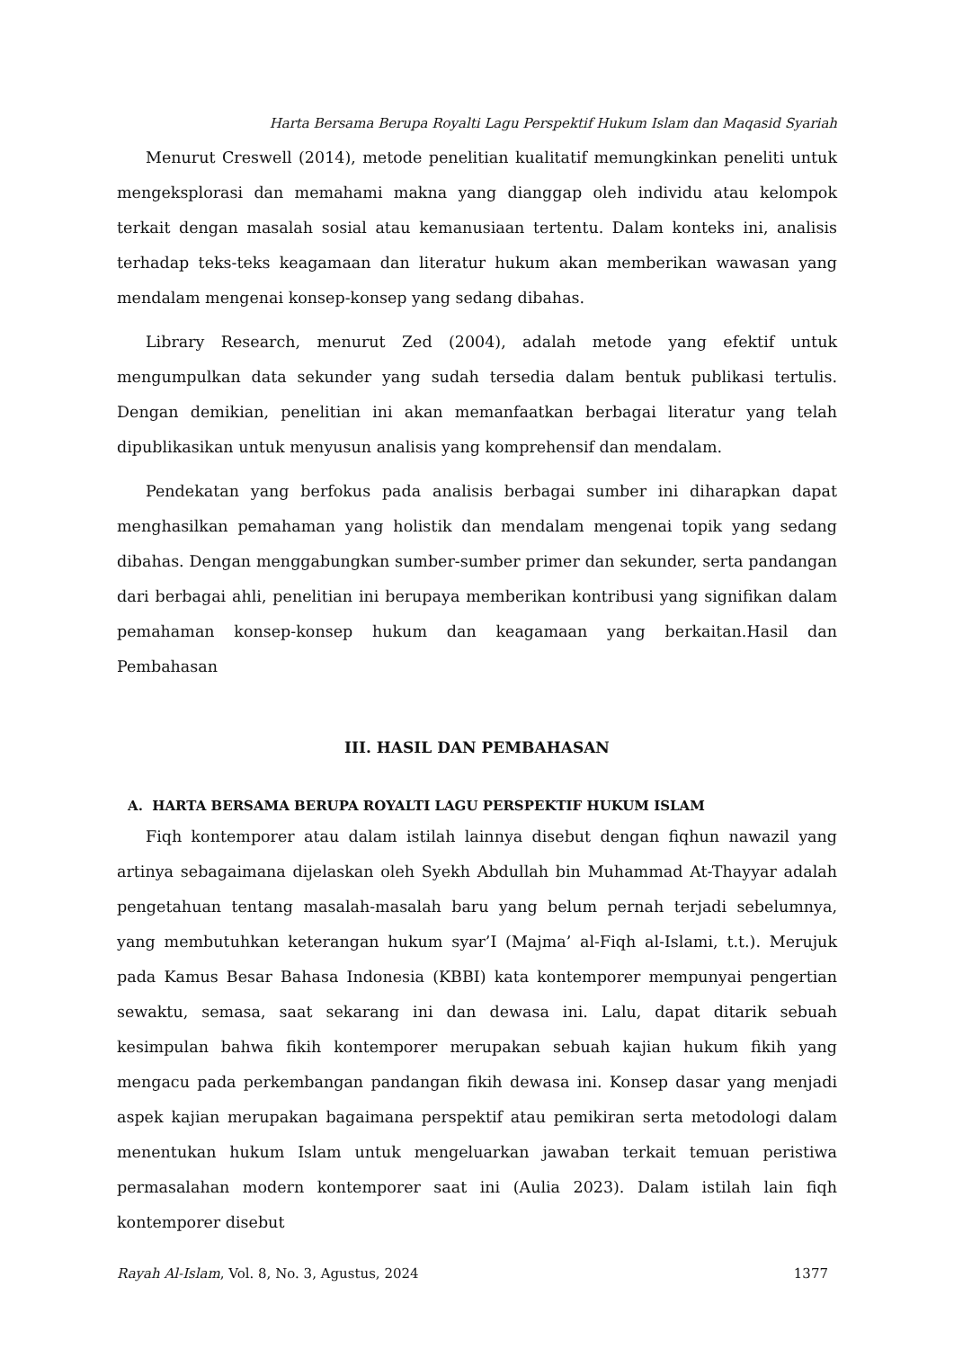Harta Bersama Berupa Royalti Lagu Perspektif Hukum Islam dan Maqasid Syariah
Menurut Creswell (2014), metode penelitian kualitatif memungkinkan peneliti untuk mengeksplorasi dan memahami makna yang dianggap oleh individu atau kelompok terkait dengan masalah sosial atau kemanusiaan tertentu. Dalam konteks ini, analisis terhadap teks-teks keagamaan dan literatur hukum akan memberikan wawasan yang mendalam mengenai konsep-konsep yang sedang dibahas.
Library Research, menurut Zed (2004), adalah metode yang efektif untuk mengumpulkan data sekunder yang sudah tersedia dalam bentuk publikasi tertulis. Dengan demikian, penelitian ini akan memanfaatkan berbagai literatur yang telah dipublikasikan untuk menyusun analisis yang komprehensif dan mendalam.
Pendekatan yang berfokus pada analisis berbagai sumber ini diharapkan dapat menghasilkan pemahaman yang holistik dan mendalam mengenai topik yang sedang dibahas. Dengan menggabungkan sumber-sumber primer dan sekunder, serta pandangan dari berbagai ahli, penelitian ini berupaya memberikan kontribusi yang signifikan dalam pemahaman konsep-konsep hukum dan keagamaan yang berkaitan.Hasil dan Pembahasan
III. HASIL DAN PEMBAHASAN
A. HARTA BERSAMA BERUPA ROYALTI LAGU PERSPEKTIF HUKUM ISLAM
Fiqh kontemporer atau dalam istilah lainnya disebut dengan fiqhun nawazil yang artinya sebagaimana dijelaskan oleh Syekh Abdullah bin Muhammad At-Thayyar adalah pengetahuan tentang masalah-masalah baru yang belum pernah terjadi sebelumnya, yang membutuhkan keterangan hukum syar’I (Majma’ al-Fiqh al-Islami, t.t.). Merujuk pada Kamus Besar Bahasa Indonesia (KBBI) kata kontemporer mempunyai pengertian sewaktu, semasa, saat sekarang ini dan dewasa ini. Lalu, dapat ditarik sebuah kesimpulan bahwa fikih kontemporer merupakan sebuah kajian hukum fikih yang mengacu pada perkembangan pandangan fikih dewasa ini. Konsep dasar yang menjadi aspek kajian merupakan bagaimana perspektif atau pemikiran serta metodologi dalam menentukan hukum Islam untuk mengeluarkan jawaban terkait temuan peristiwa permasalahan modern kontemporer saat ini (Aulia 2023). Dalam istilah lain fiqh kontemporer disebut
Rayah Al-Islam, Vol. 8, No. 3, Agustus, 2024 1377